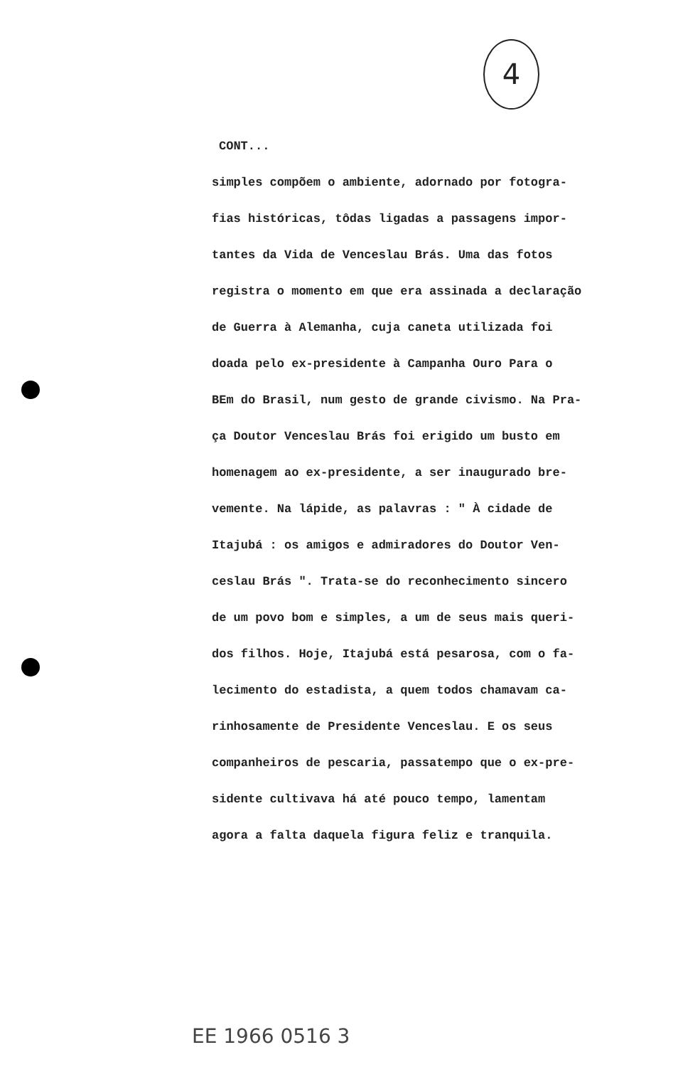4
CONT...
simples compõem o ambiente, adornado por fotogra-
fias históricas, tôdas ligadas a passagens impor-
tantes da Vida de Venceslau Brás. Uma das fotos
registra o momento em que era assinada a declaração
de Guerra à Alemanha, cuja caneta utilizada foi
doada pelo ex-presidente à Campanha Ouro Para o
BEm do Brasil, num gesto de grande civismo. Na Pra-
ça Doutor Venceslau Brás foi erigido um busto em
homenagem ao ex-presidente, a ser inaugurado bre-
vemente. Na lápide, as palavras : " À cidade de
Itajubá : os amigos e admiradores do Doutor Ven-
ceslau Brás ". Trata-se do reconhecimento sincero
de um povo bom e simples, a um de seus mais queri-
dos filhos. Hoje, Itajubá está pesarosa, com o fa-
lecimento do estadista, a quem todos chamavam ca-
rinhosamente de Presidente Venceslau. E os seus
companheiros de pescaria, passatempo que o ex-pre-
sidente cultivava há até pouco tempo, lamentam
agora a falta daquela figura feliz e tranquila.
EE 1966 0516 3